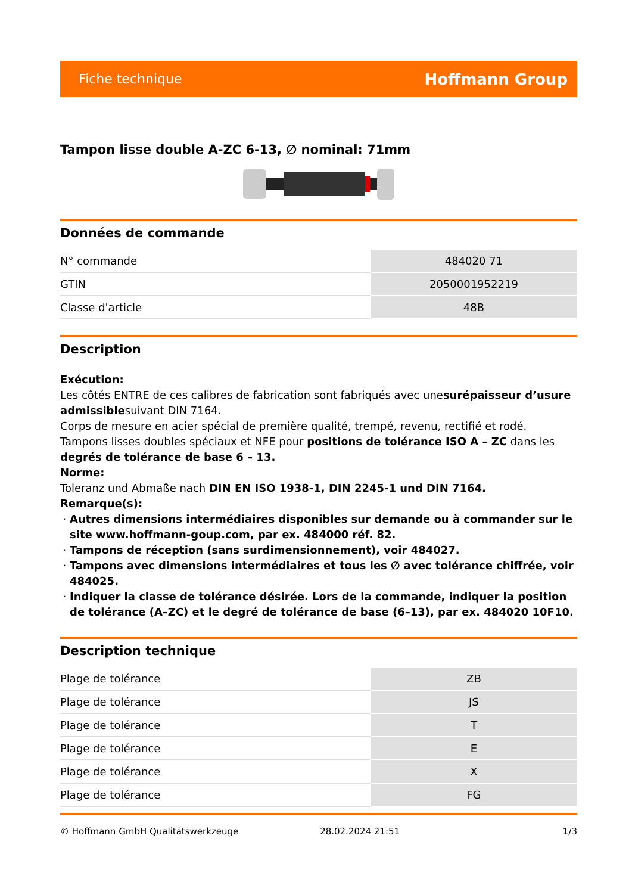Fiche technique Hoffmann Group
Tampon lisse double A-ZC 6-13, ∅ nominal: 71mm
Données de commande
| N° commande | 484020 71 |
| GTIN | 2050001952219 |
| Classe d'article | 48B |
Description
Exécution:
Les côtés ENTRE de ces calibres de fabrication sont fabriqués avec unesurépaisseur d’usure admissiblesuivant DIN 7164.
Corps de mesure en acier spécial de première qualité, trempé, revenu, rectifié et rodé.
Tampons lisses doubles spéciaux et NFE pour positions de tolérance ISO A – ZC dans les degrés de tolérance de base 6 – 13.
Norme:
Toleranz und Abmaße nach DIN EN ISO 1938-1, DIN 2245-1 und DIN 7164.
Remarque(s):
Autres dimensions intermédiaires disponibles sur demande ou à commander sur le site www.hoffmann-goup.com, par ex. 484000 réf. 82.
Tampons de réception (sans surdimensionnement), voir 484027.
Tampons avec dimensions intermédiaires et tous les ∅ avec tolérance chiffrée, voir 484025.
Indiquer la classe de tolérance désirée. Lors de la commande, indiquer la position de tolérance (A–ZC) et le degré de tolérance de base (6–13), par ex. 484020 10F10.
Description technique
| Plage de tolérance | ZB |
| Plage de tolérance | JS |
| Plage de tolérance | T |
| Plage de tolérance | E |
| Plage de tolérance | X |
| Plage de tolérance | FG |
© Hoffmann GmbH Qualitätswerkzeuge 28.02.2024 21:51 1/3